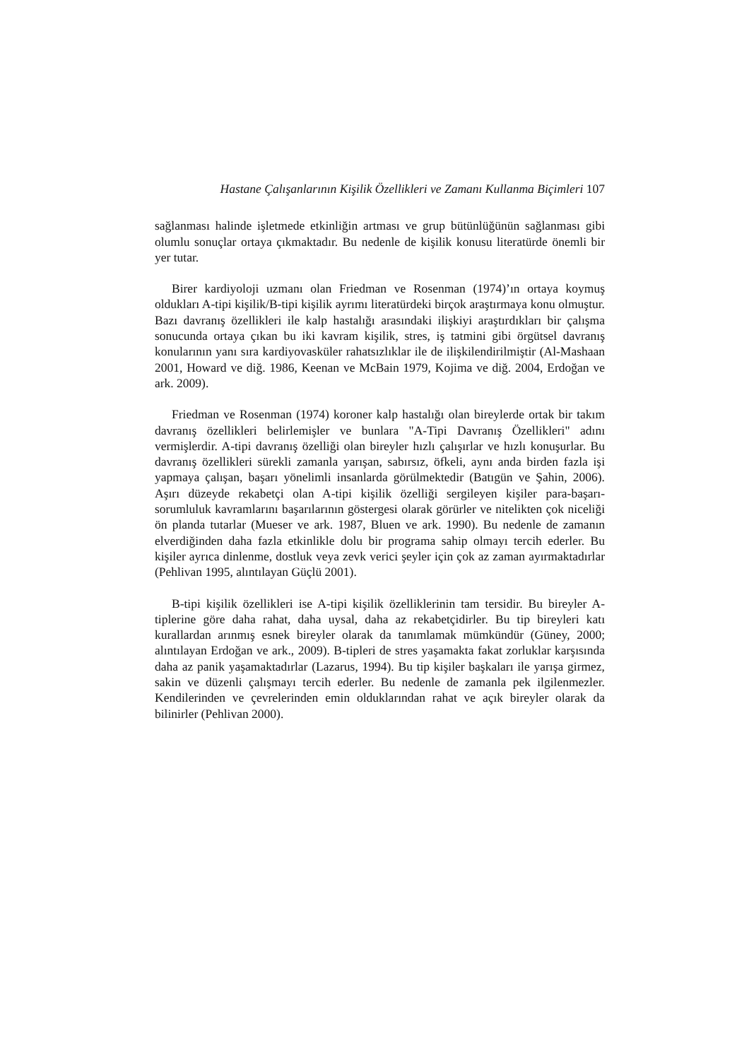Hastane Çalışanlarının Kişilik Özellikleri ve Zamanı Kullanma Biçimleri 107
sağlanması halinde işletmede etkinliğin artması ve grup bütünlüğünün sağlanması gibi olumlu sonuçlar ortaya çıkmaktadır. Bu nedenle de kişilik konusu literatürde önemli bir yer tutar.
Birer kardiyoloji uzmanı olan Friedman ve Rosenman (1974)’ın ortaya koymuş oldukları A-tipi kişilik/B-tipi kişilik ayrımı literatürdeki birçok araştırmaya konu olmuştur. Bazı davranış özellikleri ile kalp hastalığı arasındaki ilişkiyi araştırdıkları bir çalışma sonucunda ortaya çıkan bu iki kavram kişilik, stres, iş tatmini gibi örgütsel davranış konularının yanı sıra kardiyovasküler rahatsızlıklar ile de ilişkilendirilmiştir (Al-Mashaan 2001, Howard ve diğ. 1986, Keenan ve McBain 1979, Kojima ve diğ. 2004, Erdoğan ve ark. 2009).
Friedman ve Rosenman (1974) koroner kalp hastalığı olan bireylerde ortak bir takım davranış özellikleri belirlemişler ve bunlara "A-Tipi Davranış Özellikleri" adını vermişlerdir. A-tipi davranış özelliği olan bireyler hızlı çalışırlar ve hızlı konuşurlar. Bu davranış özellikleri sürekli zamanla yarışan, sabırsız, öfkeli, aynı anda birden fazla işi yapmaya çalışan, başarı yönelimli insanlarda görülmektedir (Batıgün ve Şahin, 2006). Aşırı düzeyde rekabetçi olan A-tipi kişilik özelliği sergileyen kişiler para-başarı-sorumluluk kavramlarını başarılarının göstergesi olarak görürler ve nitelikten çok niceliği ön planda tutarlar (Mueser ve ark. 1987, Bluen ve ark. 1990). Bu nedenle de zamanın elverdiğinden daha fazla etkinlikle dolu bir programa sahip olmayı tercih ederler. Bu kişiler ayrıca dinlenme, dostluk veya zevk verici şeyler için çok az zaman ayırmaktadırlar (Pehlivan 1995, alıntılayan Güçlü 2001).
B-tipi kişilik özellikleri ise A-tipi kişilik özelliklerinin tam tersidir. Bu bireyler A-tiplerine göre daha rahat, daha uysal, daha az rekabetçidirler. Bu tip bireyleri katı kurallardan arınmış esnek bireyler olarak da tanımlamak mümkündür (Güney, 2000; alıntılayan Erdoğan ve ark., 2009). B-tipleri de stres yaşamakta fakat zorluklar karşısında daha az panik yaşamaktadırlar (Lazarus, 1994). Bu tip kişiler başkaları ile yarışa girmez, sakin ve düzenli çalışmayı tercih ederler. Bu nedenle de zamanla pek ilgilenmezler. Kendilerinden ve çevrelerinden emin olduklarından rahat ve açık bireyler olarak da bilinirler (Pehlivan 2000).